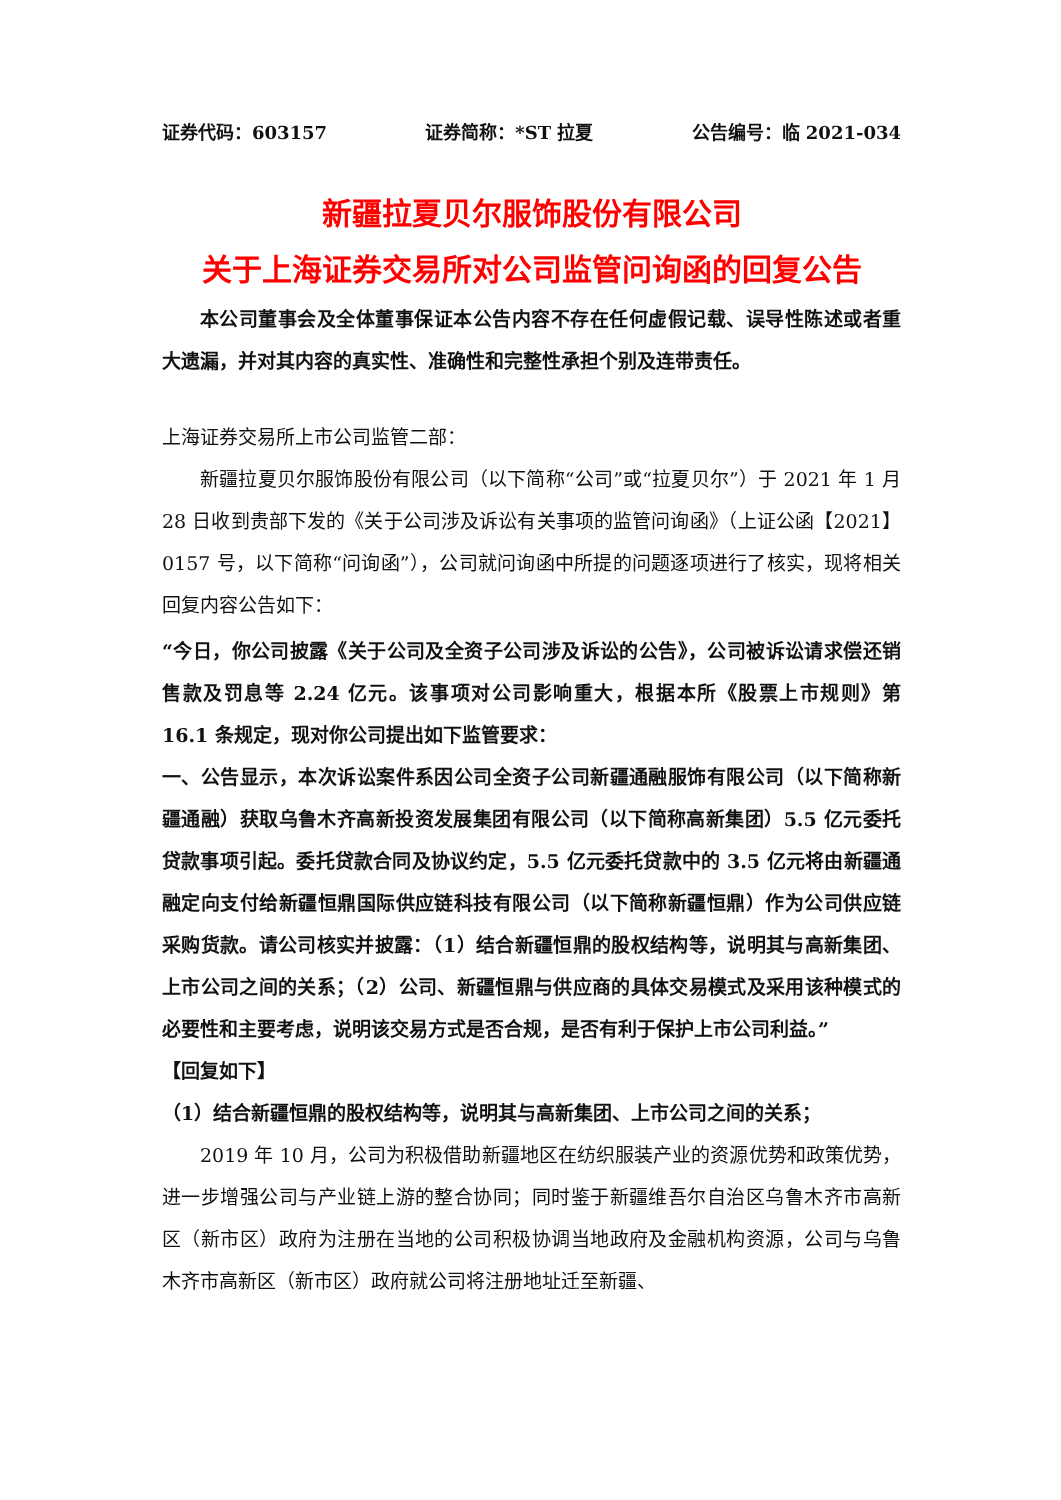证券代码：603157 证券简称：*ST 拉夏 公告编号：临 2021-034
新疆拉夏贝尔服饰股份有限公司
关于上海证券交易所对公司监管问询函的回复公告
本公司董事会及全体董事保证本公告内容不存在任何虚假记载、误导性陈述或者重大遗漏，并对其内容的真实性、准确性和完整性承担个别及连带责任。
上海证券交易所上市公司监管二部：
新疆拉夏贝尔服饰股份有限公司（以下简称“公司”或“拉夏贝尔”）于 2021 年 1 月 28 日收到贵部下发的《关于公司涉及诉讼有关事项的监管问询函》（上证公函【2021】0157 号，以下简称“问询函”），公司就问询函中所提的问题逐项进行了核实，现将相关回复内容公告如下：
“今日，你公司披露《关于公司及全资子公司涉及诉讼的公告》，公司被诉讼请求偿还销售款及罚息等 2.24 亿元。该事项对公司影响重大，根据本所《股票上市规则》第 16.1 条规定，现对你公司提出如下监管要求：
一、公告显示，本次诉讼案件系因公司全资子公司新疆通融服饰有限公司（以下简称新疆通融）获取乌鲁木齐高新投资发展集团有限公司（以下简称高新集团）5.5 亿元委托贷款事项引起。委托贷款合同及协议约定，5.5 亿元委托贷款中的 3.5 亿元将由新疆通融定向支付给新疆恒鼎国际供应链科技有限公司（以下简称新疆恒鼎）作为公司供应链采购货款。请公司核实并披露：（1）结合新疆恒鼎的股权结构等，说明其与高新集团、上市公司之间的关系；（2）公司、新疆恒鼎与供应商的具体交易模式及采用该种模式的必要性和主要考虑，说明该交易方式是否合规，是否有利于保护上市公司利益。”
【回复如下】
（1）结合新疆恒鼎的股权结构等，说明其与高新集团、上市公司之间的关系；
2019 年 10 月，公司为积极借助新疆地区在纺织服装产业的资源优势和政策优势，进一步增强公司与产业链上游的整合协同；同时鉴于新疆维吾尔自治区乌鲁木齐市高新区（新市区）政府为注册在当地的公司积极协调当地政府及金融机构资源，公司与乌鲁木齐市高新区（新市区）政府就公司将注册地址迁至新疆、